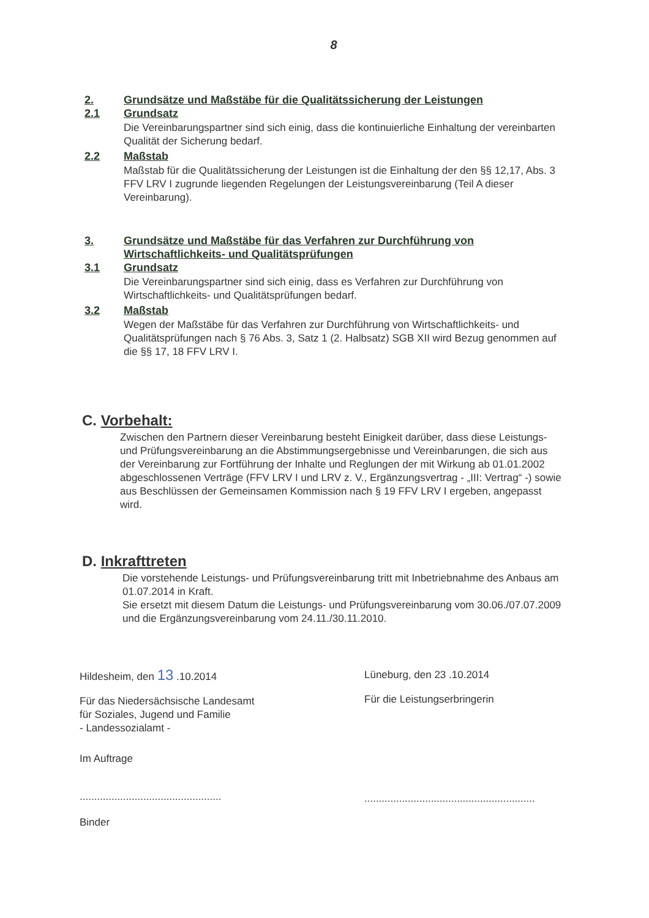8
2. Grundsätze und Maßstäbe für die Qualitätssicherung der Leistungen
2.1 Grundsatz
Die Vereinbarungspartner sind sich einig, dass die kontinuierliche Einhaltung der vereinbarten Qualität der Sicherung bedarf.
2.2 Maßstab
Maßstab für die Qualitätssicherung der Leistungen ist die Einhaltung der den §§ 12,17, Abs. 3 FFV LRV I zugrunde liegenden Regelungen der Leistungsvereinbarung (Teil A dieser Vereinbarung).
3. Grundsätze und Maßstäbe für das Verfahren zur Durchführung von Wirtschaftlichkeits- und Qualitätsprüfungen
3.1 Grundsatz
Die Vereinbarungspartner sind sich einig, dass es Verfahren zur Durchführung von Wirtschaftlichkeits- und Qualitätsprüfungen bedarf.
3.2 Maßstab
Wegen der Maßstäbe für das Verfahren zur Durchführung von Wirtschaftlichkeits- und Qualitätsprüfungen nach § 76 Abs. 3, Satz 1 (2. Halbsatz) SGB XII wird Bezug genommen auf die §§ 17, 18 FFV LRV I.
C. Vorbehalt:
Zwischen den Partnern dieser Vereinbarung besteht Einigkeit darüber, dass diese Leistungs- und Prüfungsvereinbarung an die Abstimmungsergebnisse und Vereinbarungen, die sich aus der Vereinbarung zur Fortführung der Inhalte und Reglungen der mit Wirkung ab 01.01.2002 abgeschlossenen Verträge (FFV LRV I und LRV z. V., Ergänzungsvertrag - „III: Vertrag“ -) sowie aus Beschlüssen der Gemeinsamen Kommission nach § 19 FFV LRV I ergeben, angepasst wird.
D. Inkrafttreten
Die vorstehende Leistungs- und Prüfungsvereinbarung tritt mit Inbetriebnahme des Anbaus am 01.07.2014 in Kraft.
Sie ersetzt mit diesem Datum die Leistungs- und Prüfungsvereinbarung vom 30.06./07.07.2009 und die Ergänzungsvereinbarung vom 24.11./30.11.2010.
Hildesheim, den 13 .10.2014
Für das Niedersächsische Landesamt
für Soziales, Jugend und Familie
- Landessozialamt -
Im Auftrage
.................................................
Binder
Lüneburg, den 23 .10.2014
Für die Leistungserbringerin
...........................................................